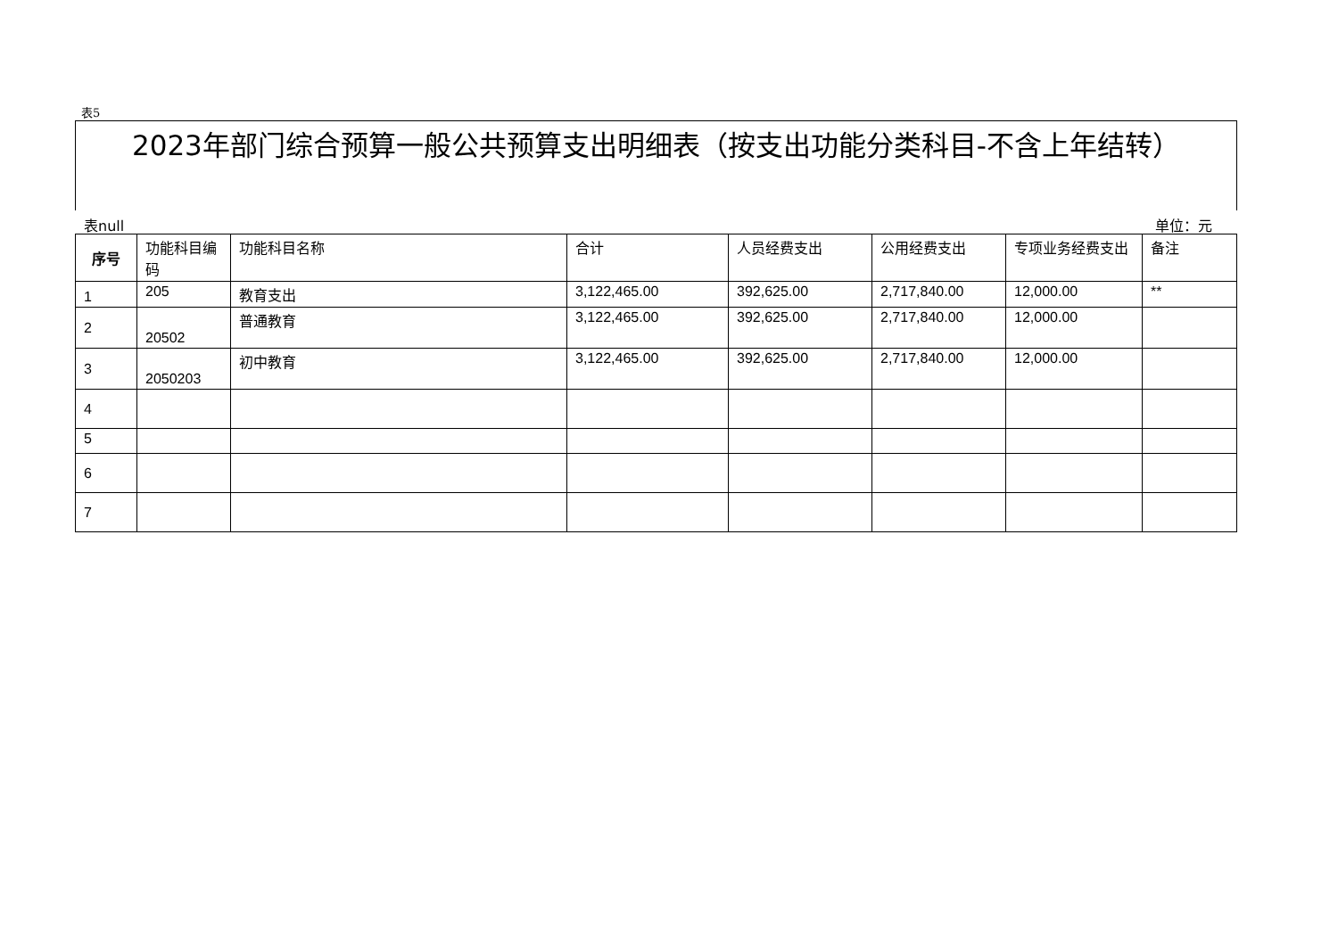表5
2023年部门综合预算一般公共预算支出明细表（按支出功能分类科目-不含上年结转）
表null 单位：元
| 序号 | 功能科目编码 | 功能科目名称 | 合计 | 人员经费支出 | 公用经费支出 | 专项业务经费支出 | 备注 |
| --- | --- | --- | --- | --- | --- | --- | --- |
| 1 | 205 | 教育支出 | 3,122,465.00 | 392,625.00 | 2,717,840.00 | 12,000.00 | ** |
| 2 | 20502 | 普通教育 | 3,122,465.00 | 392,625.00 | 2,717,840.00 | 12,000.00 | |
| 3 | 2050203 | 初中教育 | 3,122,465.00 | 392,625.00 | 2,717,840.00 | 12,000.00 | |
| 4 | | | | | | | |
| 5 | | | | | | | |
| 6 | | | | | | | |
| 7 | | | | | | | |